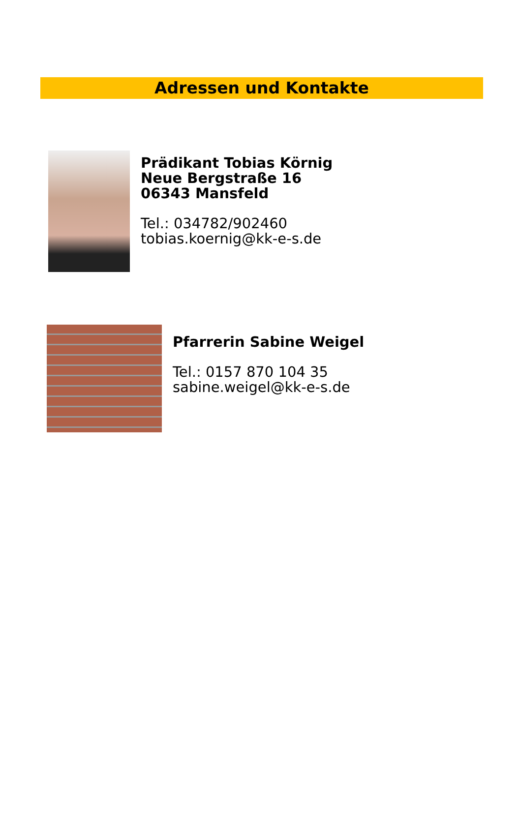Adressen und Kontakte
Prädikant Tobias Körnig
Neue Bergstraße 16
06343 Mansfeld
Tel.: 034782/902460
tobias.koernig@kk-e-s.de
Pfarrerin Sabine Weigel
Tel.: 0157 870 104 35
sabine.weigel@kk-e-s.de